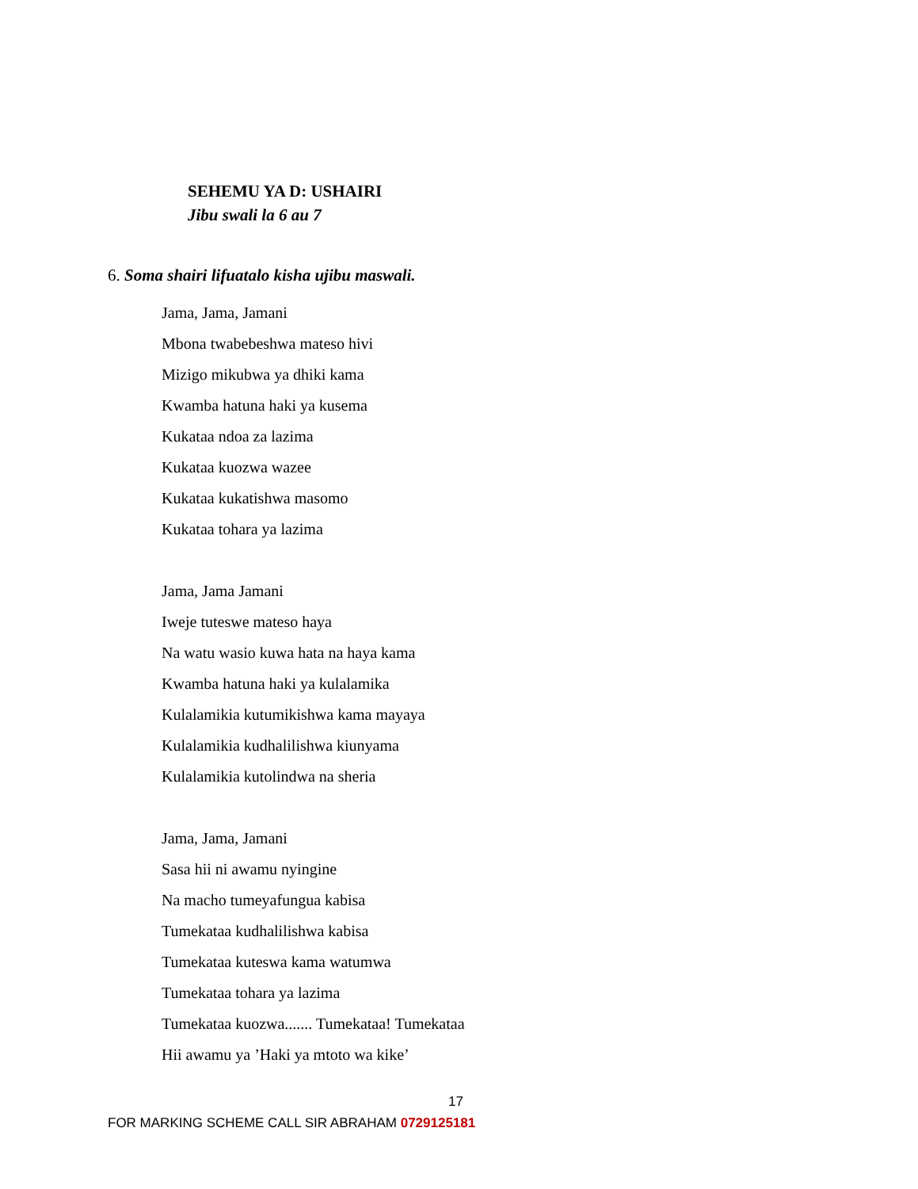SEHEMU YA D: USHAIRI
Jibu swali la 6 au 7
6. Soma shairi lifuatalo kisha ujibu maswali.
Jama, Jama, Jamani
Mbona twabebeshwa mateso hivi
Mizigo mikubwa ya dhiki kama
Kwamba hatuna haki ya kusema
Kukataa ndoa za lazima
Kukataa kuozwa wazee
Kukataa kukatishwa masomo
Kukataa tohara ya lazima
Jama, Jama Jamani
Iweje tuteswe mateso haya
Na watu wasio kuwa hata na haya kama
Kwamba hatuna haki ya kulalamika
Kulalamikia kutumikishwa kama mayaya
Kulalamikia kudhalilishwa kiunyama
Kulalamikia kutolindwa na sheria
Jama, Jama, Jamani
Sasa hii ni awamu nyingine
Na macho tumeyafungua kabisa
Tumekataa kudhalilishwa kabisa
Tumekataa kuteswa kama watumwa
Tumekataa tohara ya lazima
Tumekataa kuozwa....... Tumekataa! Tumekataa
Hii awamu ya ’Haki ya mtoto wa kike’
17
FOR MARKING SCHEME CALL SIR ABRAHAM 0729125181